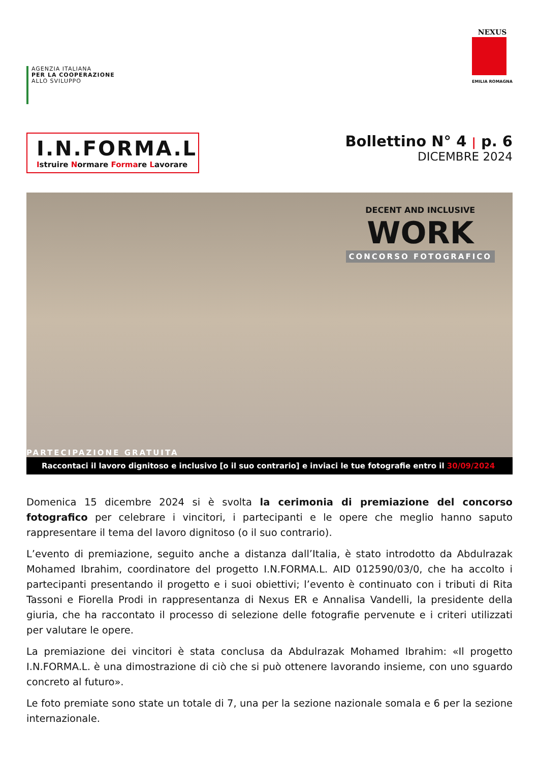AGENZIA ITALIANA
PER LA COOPERAZIONE
ALLO SVILUPPO
NEXUS
EMILIA ROMAGNA
I.N.FORMA.L
Istruire Normare Formare Lavorare
Bollettino N° 4 | p. 6
DICEMBRE 2024
DECENT AND INCLUSIVE
WORK
CONCORSO FOTOGRAFICO
PARTECIPAZIONE GRATUITA
Raccontaci il lavoro dignitoso e inclusivo [o il suo contrario] e inviaci le tue fotografie entro il 30/09/2024
Domenica 15 dicembre 2024 si è svolta la cerimonia di premiazione del concorso fotografico per celebrare i vincitori, i partecipanti e le opere che meglio hanno saputo rappresentare il tema del lavoro dignitoso (o il suo contrario).
L’evento di premiazione, seguito anche a distanza dall’Italia, è stato introdotto da Abdulrazak Mohamed Ibrahim, coordinatore del progetto I.N.FORMA.L. AID 012590/03/0, che ha accolto i partecipanti presentando il progetto e i suoi obiettivi; l’evento è continuato con i tributi di Rita Tassoni e Fiorella Prodi in rappresentanza di Nexus ER e Annalisa Vandelli, la presidente della giuria, che ha raccontato il processo di selezione delle fotografie pervenute e i criteri utilizzati per valutare le opere.
La premiazione dei vincitori è stata conclusa da Abdulrazak Mohamed Ibrahim: «Il progetto I.N.FORMA.L. è una dimostrazione di ciò che si può ottenere lavorando insieme, con uno sguardo concreto al futuro».
Le foto premiate sono state un totale di 7, una per la sezione nazionale somala e 6 per la sezione internazionale.